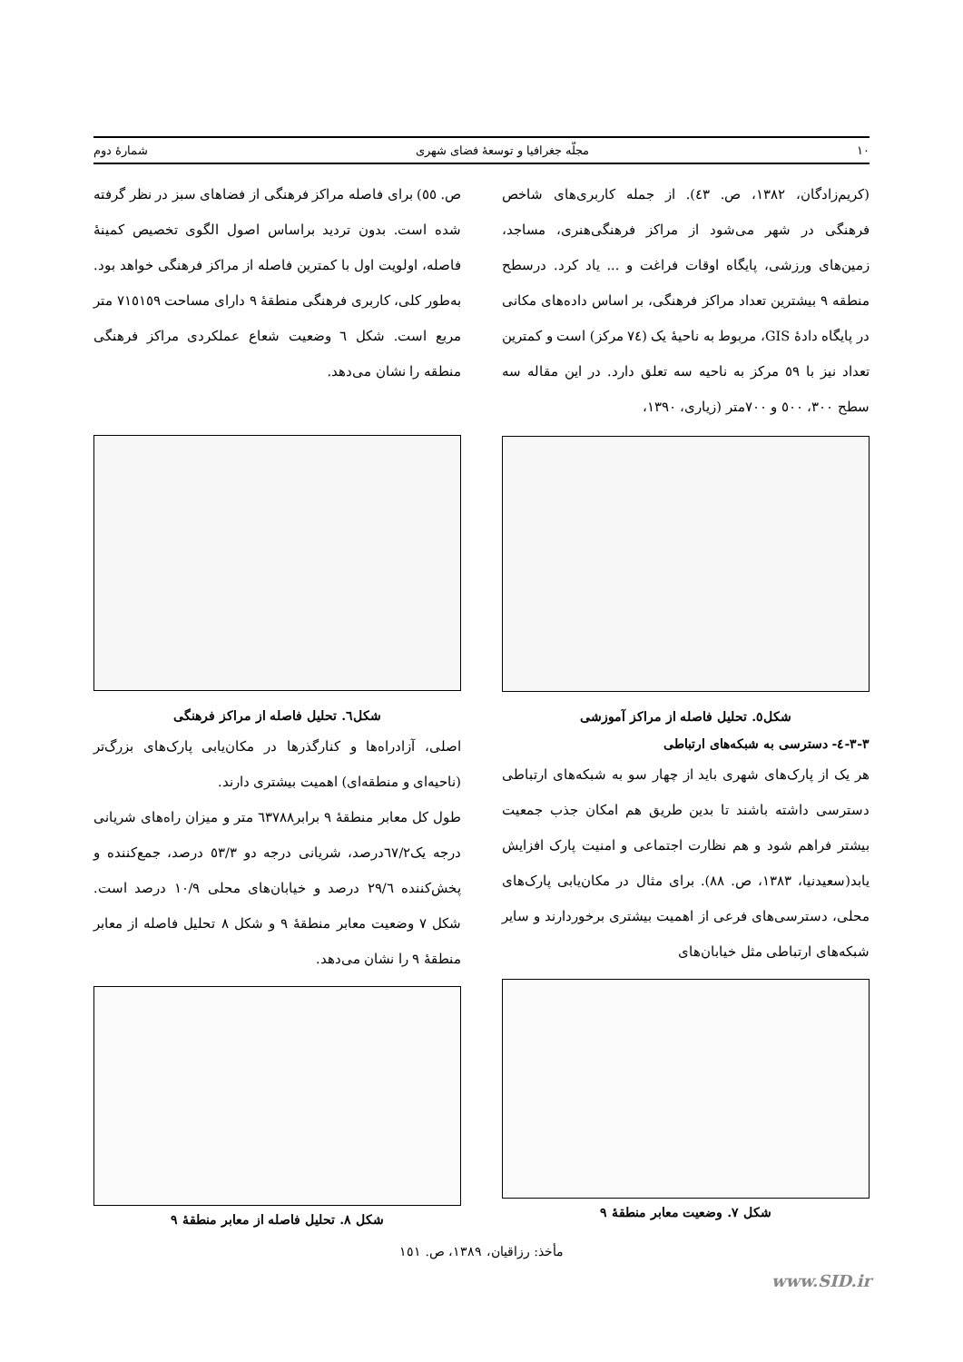١٠ مجلّه جغرافیا و توسعهٔ فضای شهری شمارهٔ دوم
(کریم‌زادگان، ١٣٨٢، ص. ٤٣). از جمله کاربری‌های شاخص فرهنگی در شهر می‌شود از مراکز فرهنگی‌هنری، مساجد، زمین‌های ورزشی، پایگاه اوقات فراغت و ... یاد کرد. درسطح منطقه ٩ بیشترین تعداد مراکز فرهنگی، بر اساس داده‌های مکانی در پایگاه دادهٔ GIS، مربوط به ناحیهٔ یک (٧٤ مرکز) است و کمترین تعداد نیز با ٥٩ مرکز به ناحیه سه تعلق دارد. در این مقاله سه سطح ٣٠٠، ٥٠٠ و ٧٠٠متر (زیاری، ١٣٩٠،
شکل٥. تحلیل فاصله از مراکز آموزشی
٣-٣-٤- دسترسی به شبکه‌های ارتباطی
هر یک از پارک‌های شهری باید از چهار سو به شبکه‌های ارتباطی دسترسی داشته باشند تا بدین طریق هم امکان جذب جمعیت بیشتر فراهم شود و هم نظارت اجتماعی و امنیت پارک افزایش یابد(سعیدنیا، ١٣٨٣، ص. ٨٨). برای مثال در مکان‌یابی پارک‌های محلی، دسترسی‌های فرعی از اهمیت بیشتری برخوردارند و سایر شبکه‌های ارتباطی مثل خیابان‌های
شکل ٧. وضعیت معابر منطقهٔ ٩
ص. ٥٥) برای فاصله مراکز فرهنگی از فضاهای سبز در نظر گرفته شده است. بدون تردید براساس اصول الگوی تخصیص کمینهٔ فاصله، اولویت اول با کمترین فاصله از مراکز فرهنگی خواهد بود. به‌طور کلی، کاربری فرهنگی منطقهٔ ٩ دارای مساحت ٧١٥١٥٩ متر مربع است. شکل ٦ وضعیت شعاع عملکردی مراکز فرهنگی منطقه را نشان می‌دهد.
شکل٦. تحلیل فاصله از مراکز فرهنگی
اصلی، آزادراه‌ها و کنارگذرها در مکان‌یابی پارک‌های بزرگ‌تر (ناحیه‌ای و منطقه‌ای) اهمیت بیشتری دارند.
طول کل معابر منطقهٔ ٩ برابر٦٣٧٨٨ متر و میزان راه‌های شریانی درجه یک٦٧/٢درصد، شریانی درجه دو ٥٣/٣ درصد، جمع‌کننده و پخش‌کننده ٢٩/٦ درصد و خیابان‌های محلی ١٠/٩ درصد است. شکل ٧ وضعیت معابر منطقهٔ ٩ و شکل ٨ تحلیل فاصله از معابر منطقهٔ ٩ را نشان می‌دهد.
شکل ٨. تحلیل فاصله از معابر منطقهٔ ٩
مأخذ: رزاقیان، ١٣٨٩، ص. ١٥١
www.SID.ir